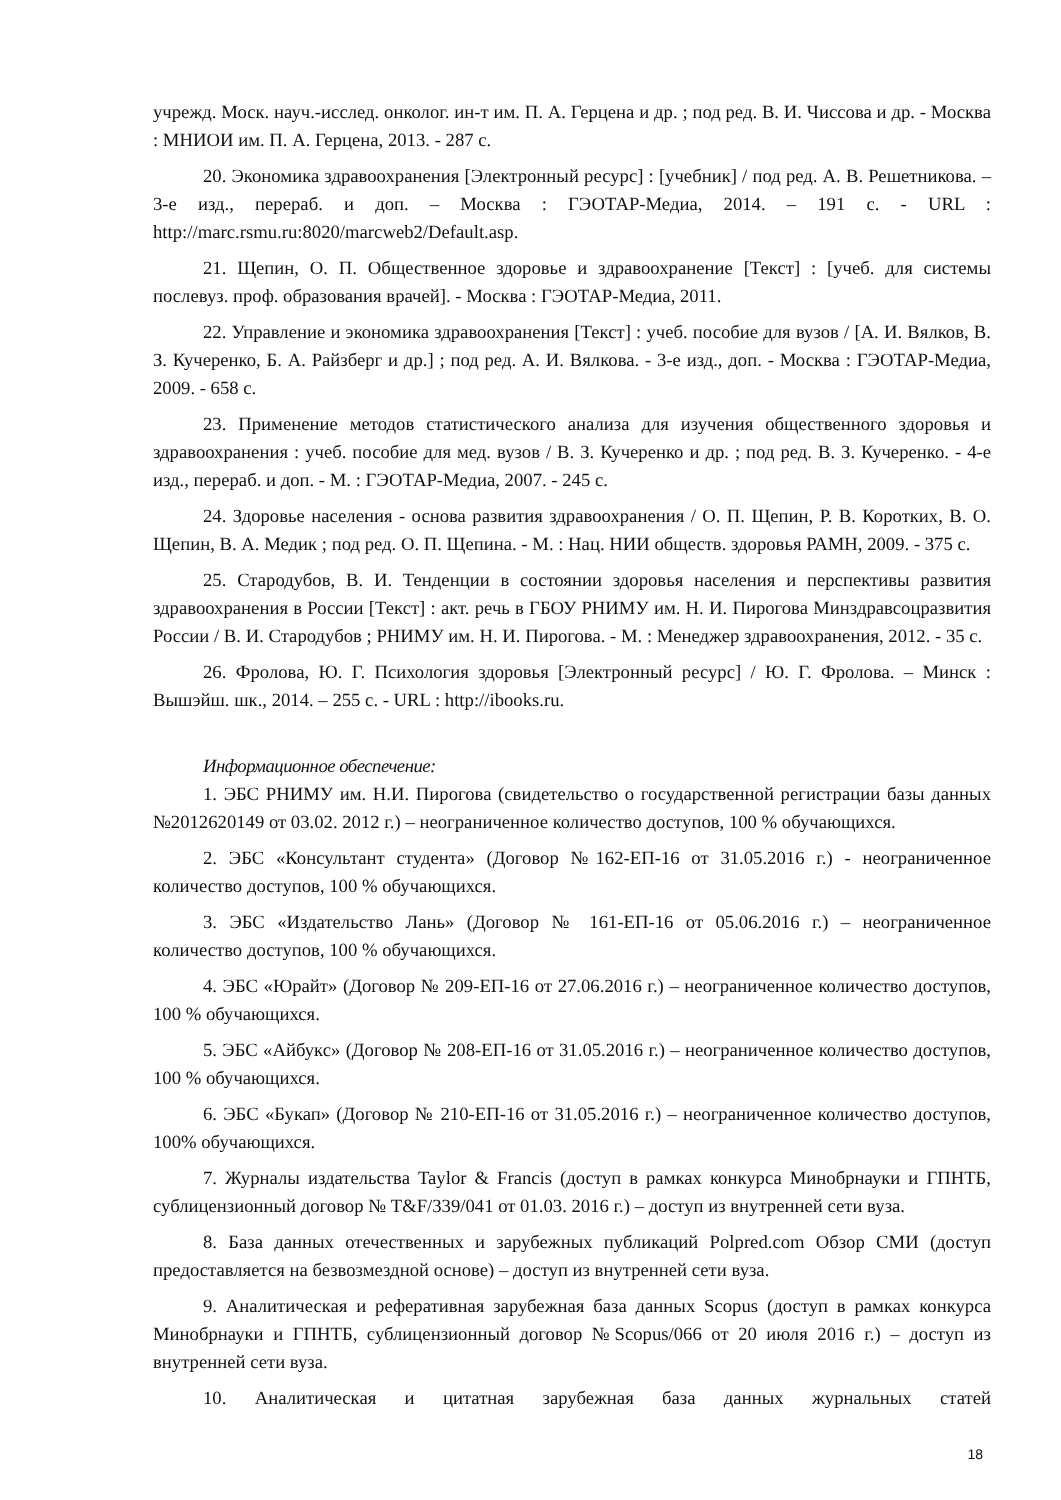учрежд. Моск. науч.-исслед. онколог. ин-т им. П. А. Герцена и др. ; под ред. В. И. Чиссова и др. - Москва : МНИОИ им. П. А. Герцена, 2013. - 287 с.
20. Экономика здравоохранения [Электронный ресурс] : [учебник] / под ред. А. В. Решетникова. – 3-е изд., перераб. и доп. – Москва : ГЭОТАР-Медиа, 2014. – 191 с. - URL : http://marc.rsmu.ru:8020/marcweb2/Default.asp.
21. Щепин, О. П. Общественное здоровье и здравоохранение [Текст] : [учеб. для системы послевуз. проф. образования врачей]. - Москва : ГЭОТАР-Медиа, 2011.
22. Управление и экономика здравоохранения [Текст] : учеб. пособие для вузов / [А. И. Вялков, В. З. Кучеренко, Б. А. Райзберг и др.] ; под ред. А. И. Вялкова. - 3-е изд., доп. - Москва : ГЭОТАР-Медиа, 2009. - 658 с.
23. Применение методов статистического анализа для изучения общественного здоровья и здравоохранения : учеб. пособие для мед. вузов / В. З. Кучеренко и др. ; под ред. В. З. Кучеренко. - 4-е изд., перераб. и доп. - М. : ГЭОТАР-Медиа, 2007. - 245 с.
24. Здоровье населения - основа развития здравоохранения / О. П. Щепин, Р. В. Коротких, В. О. Щепин, В. А. Медик ; под ред. О. П. Щепина. - М. : Нац. НИИ обществ. здоровья РАМН, 2009. - 375 с.
25. Стародубов, В. И. Тенденции в состоянии здоровья населения и перспективы развития здравоохранения в России [Текст] : акт. речь в ГБОУ РНИМУ им. Н. И. Пирогова Минздравсоцразвития России / В. И. Стародубов ; РНИМУ им. Н. И. Пирогова. - М. : Менеджер здравоохранения, 2012. - 35 с.
26. Фролова, Ю. Г. Психология здоровья [Электронный ресурс] / Ю. Г. Фролова. – Минск : Вышэйш. шк., 2014. – 255 с. - URL : http://ibooks.ru.
Информационное обеспечение:
1. ЭБС РНИМУ им. Н.И. Пирогова (свидетельство о государственной регистрации базы данных №2012620149 от 03.02. 2012 г.) – неограниченное количество доступов, 100 % обучающихся.
2. ЭБС «Консультант студента» (Договор №162-ЕП-16 от 31.05.2016 г.) - неограниченное количество доступов, 100 % обучающихся.
3. ЭБС «Издательство Лань» (Договор № 161-ЕП-16 от 05.06.2016 г.) – неограниченное количество доступов, 100 % обучающихся.
4. ЭБС «Юрайт» (Договор № 209-ЕП-16 от 27.06.2016 г.) – неограниченное количество доступов, 100 % обучающихся.
5. ЭБС «Айбукс» (Договор № 208-ЕП-16 от 31.05.2016 г.) – неограниченное количество доступов, 100 % обучающихся.
6. ЭБС «Букап» (Договор № 210-ЕП-16 от 31.05.2016 г.) – неограниченное количество доступов, 100% обучающихся.
7. Журналы издательства Taylor & Francis (доступ в рамках конкурса Минобрнауки и ГПНТБ, сублицензионный договор № T&F/339/041 от 01.03. 2016 г.) – доступ из внутренней сети вуза.
8. База данных отечественных и зарубежных публикаций Polpred.com Обзор СМИ (доступ предоставляется на безвозмездной основе) – доступ из внутренней сети вуза.
9. Аналитическая и реферативная зарубежная база данных Scopus (доступ в рамках конкурса Минобрнауки и ГПНТБ, сублицензионный договор №Scopus/066 от 20 июля 2016 г.) – доступ из внутренней сети вуза.
10. Аналитическая и цитатная зарубежная база данных журнальных статей
18